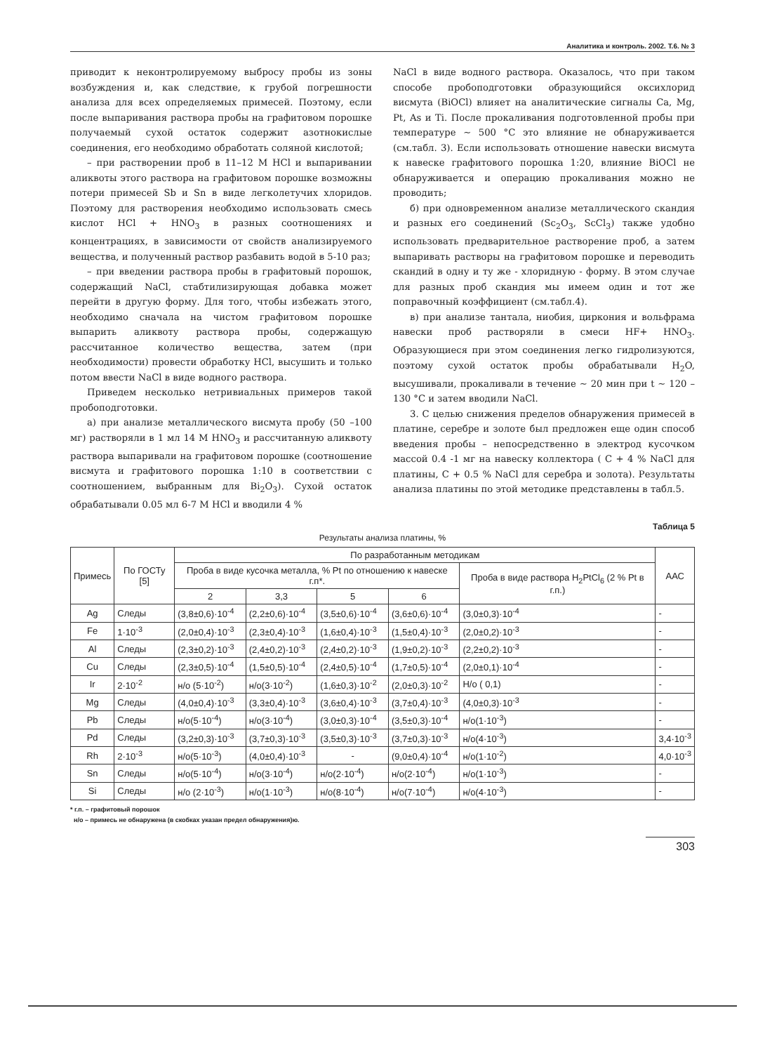Аналитика и контроль. 2002. Т.6. № 3
приводит к неконтролируемому выбросу пробы из зоны возбуждения и, как следствие, к грубой погрешности анализа для всех определяемых примесей. Поэтому, если после выпаривания раствора пробы на графитовом порошке получаемый сухой остаток содержит азотнокислые соединения, его необходимо обработать соляной кислотой;
– при растворении проб в 11–12 М HCl и выпаривании аликвоты этого раствора на графитовом порошке возможны потери примесей Sb и Sn в виде легколетучих хлоридов. Поэтому для растворения необходимо использовать смесь кислот HCl + HNO<sub>3</sub> в разных соотношениях и концентрациях, в зависимости от свойств анализируемого вещества, и полученный раствор разбавить водой в 5-10 раз;
– при введении раствора пробы в графитовый порошок, содержащий NaCl, стабтилизирующая добавка может перейти в другую форму. Для того, чтобы избежать этого, необходимо сначала на чистом графитовом порошке выпарить аликвоту раствора пробы, содержащую рассчитанное количество вещества, затем (при необходимости) провести обработку HCl, высушить и только потом ввести NaCl в виде водного раствора.
Приведем несколько нетривиальных примеров такой пробоподготовки.
а) при анализе металлического висмута пробу (50 –100 мг) растворяли в 1 мл 14 М HNO<sub>3</sub> и рассчитанную аликвоту раствора выпаривали на графитовом порошке (соотношение висмута и графитового порошка 1:10 в соответствии с соотношением, выбранным для Bi<sub>2</sub>O<sub>3</sub>). Сухой остаток обрабатывали 0.05 мл 6-7 М HCl и вводили 4 %
NaCl в виде водного раствора. Оказалось, что при таком способе пробоподготовки образующийся оксихлорид висмута (BiOCl) влияет на аналитические сигналы Ca, Mg, Pt, As и Ti. После прокаливания подготовленной пробы при температуре ~ 500 °C это влияние не обнаруживается (см.табл. 3). Если использовать отношение навески висмута к навеске графитового порошка 1:20, влияние BiOCl не обнаруживается и операцию прокаливания можно не проводить;
б) при одновременном анализе металлического скандия и разных его соединений (Sc<sub>2</sub>O<sub>3</sub>, ScCl<sub>3</sub>) также удобно использовать предварительное растворение проб, а затем выпаривать растворы на графитовом порошке и переводить скандий в одну и ту же - хлоридную - форму. В этом случае для разных проб скандия мы имеем один и тот же поправочный коэффициент (см.табл.4).
в) при анализе тантала, ниобия, циркония и вольфрама навески проб растворяли в смеси HF+ HNO<sub>3</sub>. Образующиеся при этом соединения легко гидролизуются, поэтому сухой остаток пробы обрабатывали H<sub>2</sub>O, высушивали, прокаливали в течение ~ 20 мин при t ~ 120 – 130 °C и затем вводили NaCl.
3. С целью снижения пределов обнаружения примесей в платине, серебре и золоте был предложен еще один способ введения пробы – непосредственно в электрод кусочком массой 0.4 -1 мг на навеску коллектора ( C + 4 % NaCl для платины, C + 0.5 % NaCl для серебра и золота). Результаты анализа платины по этой методике представлены в табл.5.
Таблица 5
Результаты анализа платины, %
| Примесь | По ГОСТу [5] | По разработанным методикам | | | | | ААС |
| --- | --- | --- | --- | --- | --- | --- | --- |
| | | Проба в виде кусочка металла, % Pt по отношению к навеске г.п*. | | | | Проба в виде раствора H<sub>2</sub>PtCl<sub>6</sub> (2 % Pt в г.п.) | |
| | | 2 | 3,3 | 5 | 6 | | |
| Ag | Следы | (3,8±0,6)·10<sup>-4</sup> | (2,2±0,6)·10<sup>-4</sup> | (3,5±0,6)·10<sup>-4</sup> | (3,6±0,6)·10<sup>-4</sup> | (3,0±0,3)·10<sup>-4</sup> | - |
| Fe | 1·10<sup>-3</sup> | (2,0±0,4)·10<sup>-3</sup> | (2,3±0,4)·10<sup>-3</sup> | (1,6±0,4)·10<sup>-3</sup> | (1,5±0,4)·10<sup>-3</sup> | (2,0±0,2)·10<sup>-3</sup> | - |
| Al | Следы | (2,3±0,2)·10<sup>-3</sup> | (2,4±0,2)·10<sup>-3</sup> | (2,4±0,2)·10<sup>-3</sup> | (1,9±0,2)·10<sup>-3</sup> | (2,2±0,2)·10<sup>-3</sup> | - |
| Cu | Следы | (2,3±0,5)·10<sup>-4</sup> | (1,5±0,5)·10<sup>-4</sup> | (2,4±0,5)·10<sup>-4</sup> | (1,7±0,5)·10<sup>-4</sup> | (2,0±0,1)·10<sup>-4</sup> | - |
| Ir | 2·10<sup>-2</sup> | н/о (5·10<sup>-2</sup>) | н/о(3·10<sup>-2</sup>) | (1,6±0,3)·10<sup>-2</sup> | (2,0±0,3)·10<sup>-2</sup> | Н/о ( 0,1) | - |
| Mg | Следы | (4,0±0,4)·10<sup>-3</sup> | (3,3±0,4)·10<sup>-3</sup> | (3,6±0,4)·10<sup>-3</sup> | (3,7±0,4)·10<sup>-3</sup> | (4,0±0,3)·10<sup>-3</sup> | - |
| Pb | Следы | н/о(5·10<sup>-4</sup>) | н/о(3·10<sup>-4</sup>) | (3,0±0,3)·10<sup>-4</sup> | (3,5±0,3)·10<sup>-4</sup> | н/о(1·10<sup>-3</sup>) | - |
| Pd | Следы | (3,2±0,3)·10<sup>-3</sup> | (3,7±0,3)·10<sup>-3</sup> | (3,5±0,3)·10<sup>-3</sup> | (3,7±0,3)·10<sup>-3</sup> | н/о(4·10<sup>-3</sup>) | 3,4·10<sup>-3</sup> |
| Rh | 2·10<sup>-3</sup> | н/о(5·10<sup>-3</sup>) | (4,0±0,4)·10<sup>-3</sup> | - | (9,0±0,4)·10<sup>-4</sup> | н/о(1·10<sup>-2</sup>) | 4,0·10<sup>-3</sup> |
| Sn | Следы | н/о(5·10<sup>-4</sup>) | н/о(3·10<sup>-4</sup>) | н/о(2·10<sup>-4</sup>) | н/о(2·10<sup>-4</sup>) | н/о(1·10<sup>-3</sup>) | - |
| Si | Следы | н/о (2·10<sup>-3</sup>) | н/о(1·10<sup>-3</sup>) | н/о(8·10<sup>-4</sup>) | н/о(7·10<sup>-4</sup>) | н/о(4·10<sup>-3</sup>) | - |
* г.п. – графитовый порошок
н/о – примесь не обнаружена (в скобках указан предел обнаружения)ю.
303